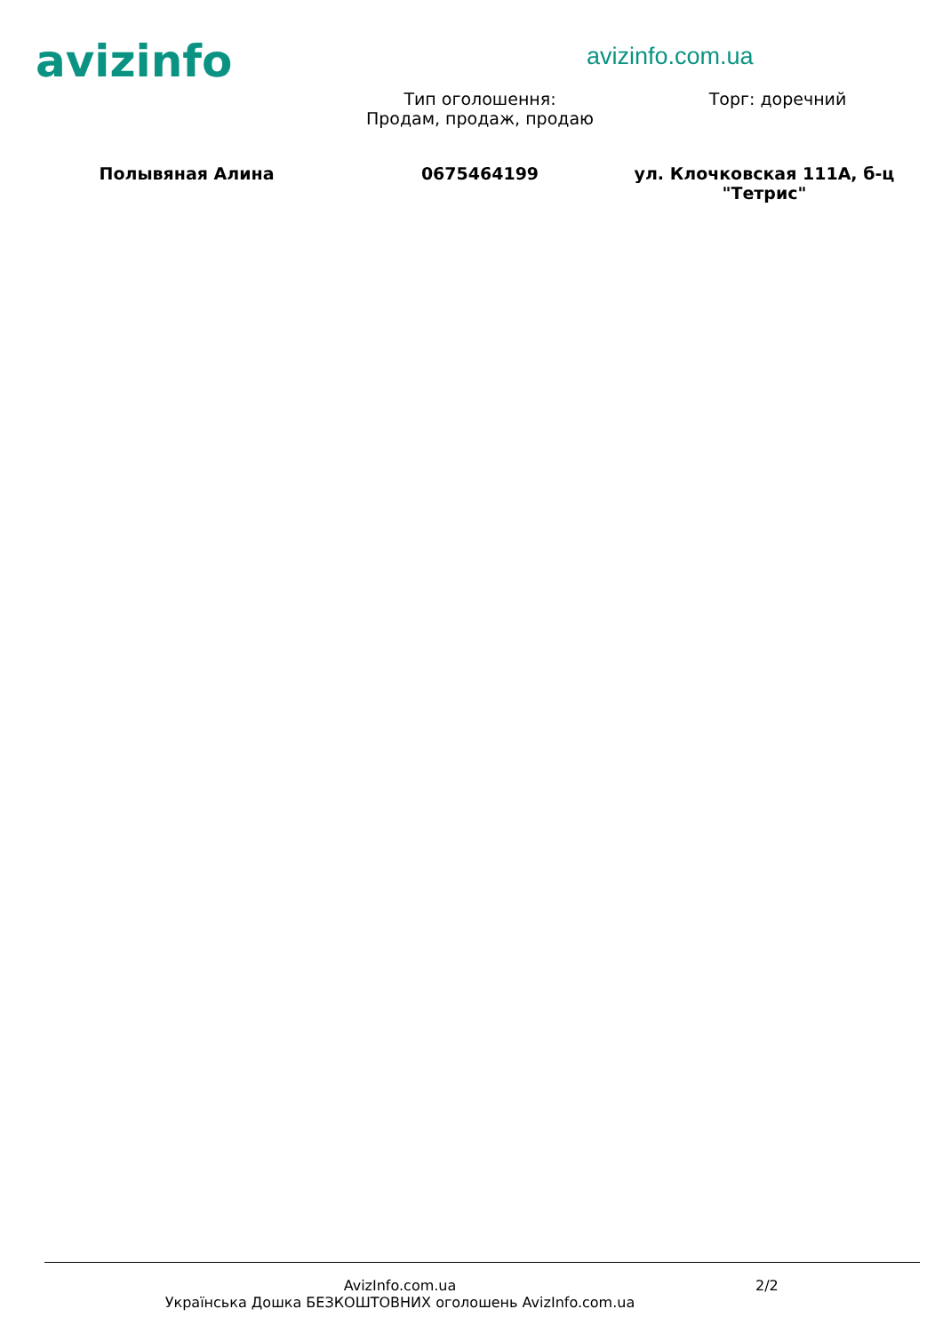avizinfo
avizinfo.com.ua
Тип оголошення:
Продам, продаж, продаю
Торг: доречний
Полывяная Алина 0675464199 ул. Клочковская 111А, б-ц "Тетрис"
AvizInfo.com.ua
Українська Дошка БЕЗКОШТОВНИХ оголошень AvizInfo.com.ua
2/2